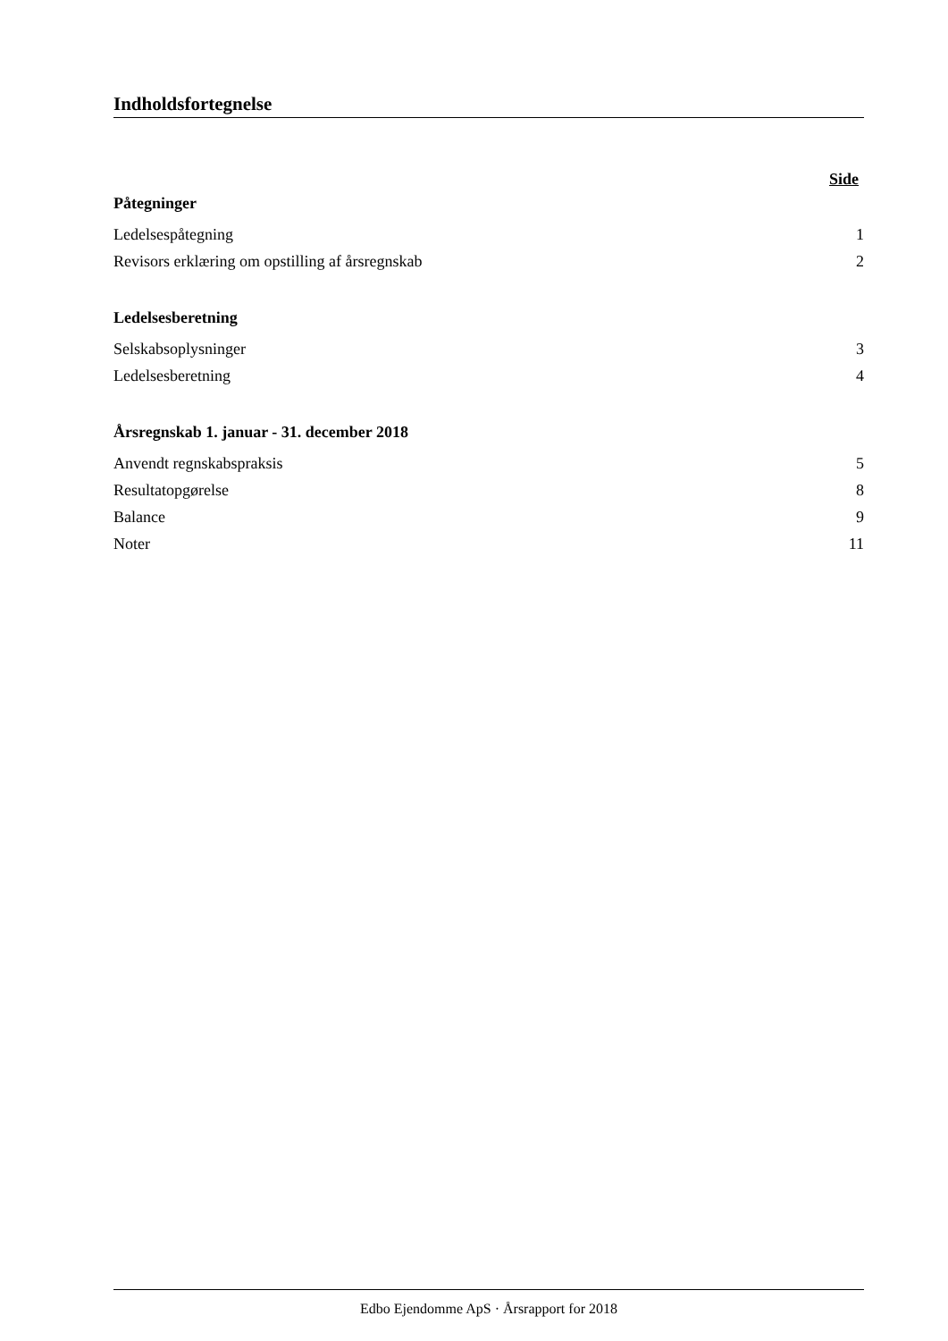Indholdsfortegnelse
Side
Påtegninger
Ledelsespåtegning 1
Revisors erklæring om opstilling af årsregnskab 2
Ledelsesberetning
Selskabsoplysninger 3
Ledelsesberetning 4
Årsregnskab 1. januar - 31. december 2018
Anvendt regnskabspraksis 5
Resultatopgørelse 8
Balance 9
Noter 11
Edbo Ejendomme ApS · Årsrapport for 2018